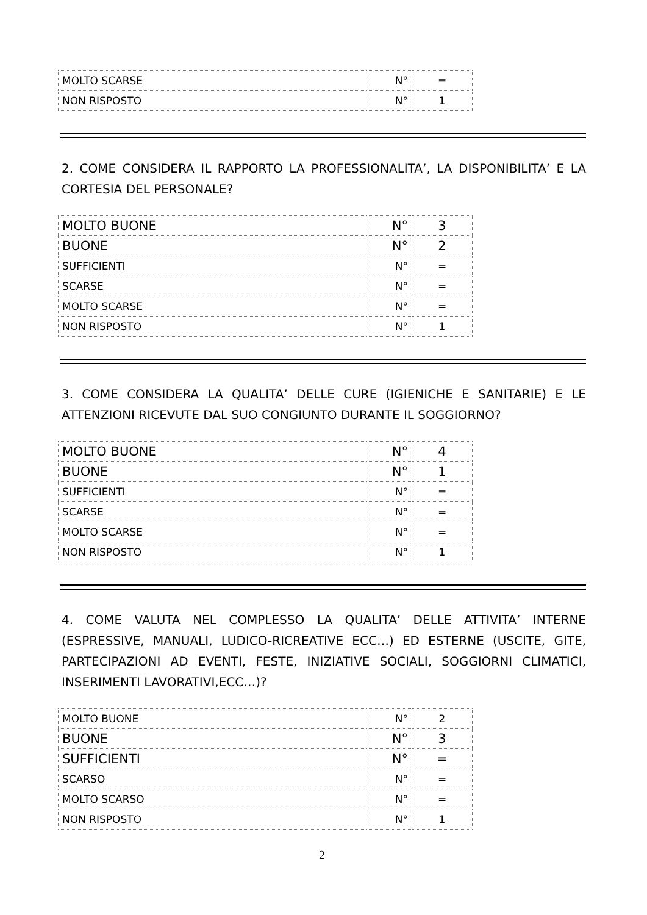| MOLTO SCARSE | N° | = |
| NON RISPOSTO | N° | 1 |
2. COME CONSIDERA IL RAPPORTO LA PROFESSIONALITA’, LA DISPONIBILITA’ E LA CORTESIA DEL PERSONALE?
| MOLTO BUONE | N° | 3 |
| BUONE | N° | 2 |
| SUFFICIENTI | N° | = |
| SCARSE | N° | = |
| MOLTO SCARSE | N° | = |
| NON RISPOSTO | N° | 1 |
3. COME CONSIDERA LA QUALITA’ DELLE CURE (IGIENICHE E SANITARIE) E LE ATTENZIONI RICEVUTE DAL SUO CONGIUNTO DURANTE IL SOGGIORNO?
| MOLTO BUONE | N° | 4 |
| BUONE | N° | 1 |
| SUFFICIENTI | N° | = |
| SCARSE | N° | = |
| MOLTO SCARSE | N° | = |
| NON RISPOSTO | N° | 1 |
4. COME VALUTA NEL COMPLESSO LA QUALITA’ DELLE ATTIVITA’ INTERNE (ESPRESSIVE, MANUALI, LUDICO-RICREATIVE ECC…) ED ESTERNE (USCITE, GITE, PARTECIPAZIONI AD EVENTI, FESTE, INIZIATIVE SOCIALI, SOGGIORNI CLIMATICI, INSERIMENTI LAVORATIVI,ECC…)?
| MOLTO BUONE | N° | 2 |
| BUONE | N° | 3 |
| SUFFICIENTI | N° | = |
| SCARSO | N° | = |
| MOLTO SCARSO | N° | = |
| NON RISPOSTO | N° | 1 |
2